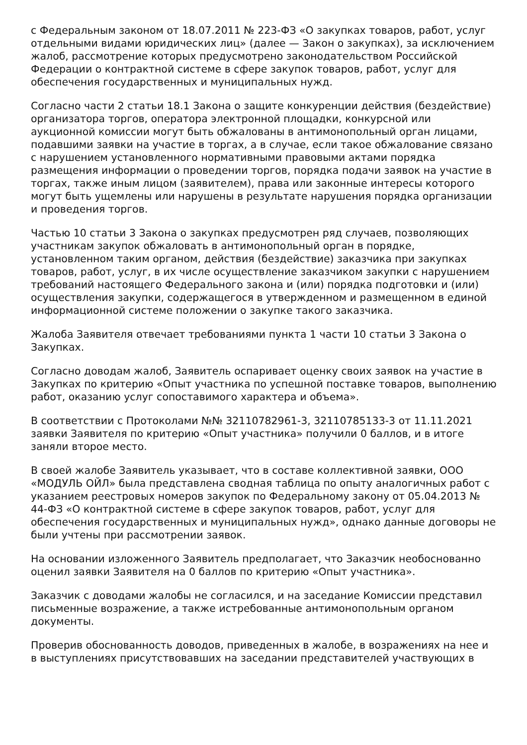с Федеральным законом от 18.07.2011 № 223-ФЗ «О закупках товаров, работ, услуг отдельными видами юридических лиц» (далее — Закон о закупках), за исключением жалоб, рассмотрение которых предусмотрено законодательством Российской Федерации о контрактной системе в сфере закупок товаров, работ, услуг для обеспечения государственных и муниципальных нужд.
Согласно части 2 статьи 18.1 Закона о защите конкуренции действия (бездействие) организатора торгов, оператора электронной площадки, конкурсной или аукционной комиссии могут быть обжалованы в антимонопольный орган лицами, подавшими заявки на участие в торгах, а в случае, если такое обжалование связано с нарушением установленного нормативными правовыми актами порядка размещения информации о проведении торгов, порядка подачи заявок на участие в торгах, также иным лицом (заявителем), права или законные интересы которого могут быть ущемлены или нарушены в результате нарушения порядка организации и проведения торгов.
Частью 10 статьи 3 Закона о закупках предусмотрен ряд случаев, позволяющих участникам закупок обжаловать в антимонопольный орган в порядке, установленном таким органом, действия (бездействие) заказчика при закупках товаров, работ, услуг, в их числе осуществление заказчиком закупки с нарушением требований настоящего Федерального закона и (или) порядка подготовки и (или) осуществления закупки, содержащегося в утвержденном и размещенном в единой информационной системе положении о закупке такого заказчика.
Жалоба Заявителя отвечает требованиями пункта 1 части 10 статьи 3 Закона о Закупках.
Согласно доводам жалоб, Заявитель оспаривает оценку своих заявок на участие в Закупках по критерию «Опыт участника по успешной поставке товаров, выполнению работ, оказанию услуг сопоставимого характера и объема».
В соответствии с Протоколами №№ 32110782961-3, 32110785133-3 от 11.11.2021 заявки Заявителя по критерию «Опыт участника» получили 0 баллов, и в итоге заняли второе место.
В своей жалобе Заявитель указывает, что в составе коллективной заявки, ООО «МОДУЛЬ ОЙЛ» была представлена сводная таблица по опыту аналогичных работ с указанием реестровых номеров закупок по Федеральному закону от 05.04.2013 № 44-ФЗ «О контрактной системе в сфере закупок товаров, работ, услуг для обеспечения государственных и муниципальных нужд», однако данные договоры не были учтены при рассмотрении заявок.
На основании изложенного Заявитель предполагает, что Заказчик необоснованно оценил заявки Заявителя на 0 баллов по критерию «Опыт участника».
Заказчик с доводами жалобы не согласился, и на заседание Комиссии представил письменные возражение, а также истребованные антимонопольным органом документы.
Проверив обоснованность доводов, приведенных в жалобе, в возражениях на нее и в выступлениях присутствовавших на заседании представителей участвующих в